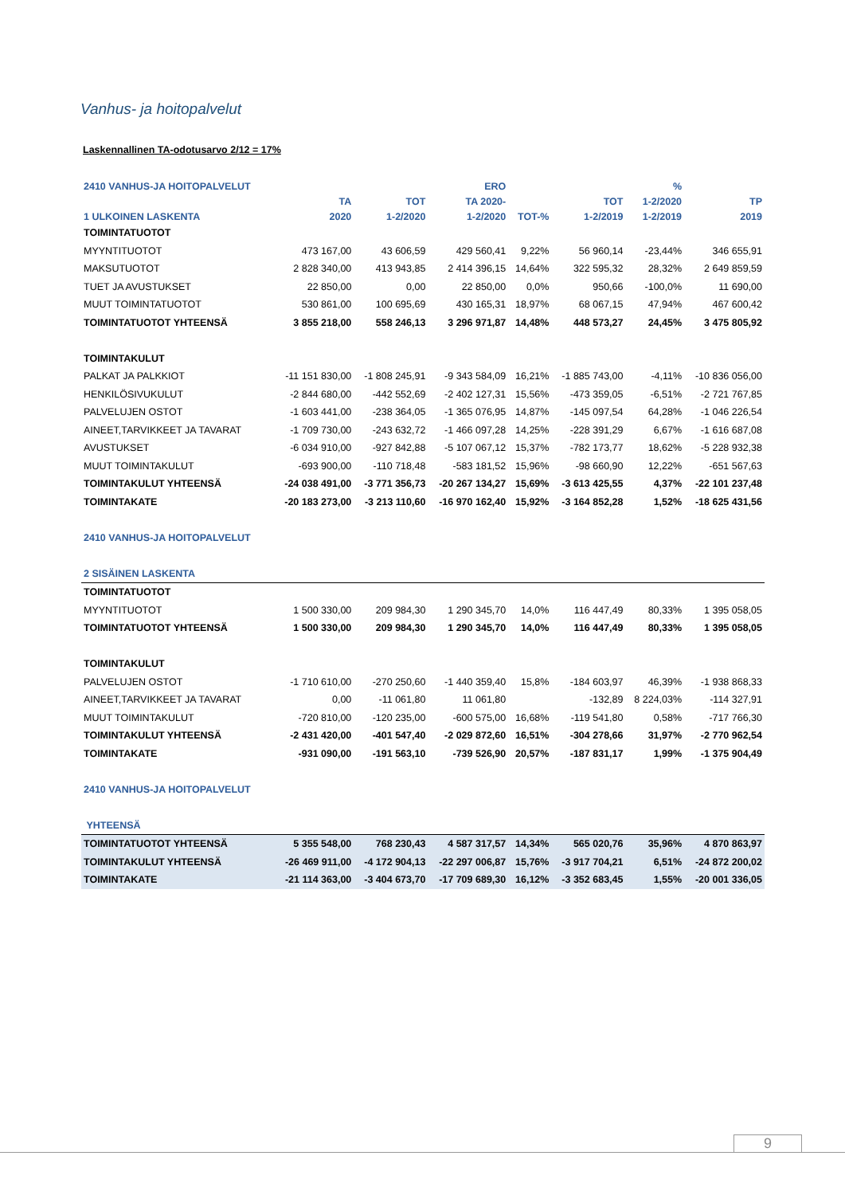Vanhus- ja hoitopalvelut
Laskennallinen TA-odotusarvo 2/12 = 17%
| 2410 VANHUS-JA HOITOPALVELUT | | | ERO | | | % | |
| --- | --- | --- | --- | --- | --- | --- | --- |
| | TA | TOT | TA 2020- | | TOT | 1-2/2020 | TP |
| 1 ULKOINEN LASKENTA | 2020 | 1-2/2020 | 1-2/2020 | TOT-% | 1-2/2019 | 1-2/2019 | 2019 |
| TOIMINTATUOTOT | | | | | | | |
| MYYNTITUOTOT | 473 167,00 | 43 606,59 | 429 560,41 | 9,22% | 56 960,14 | -23,44% | 346 655,91 |
| MAKSUTUOTOT | 2 828 340,00 | 413 943,85 | 2 414 396,15 | 14,64% | 322 595,32 | 28,32% | 2 649 859,59 |
| TUET JA AVUSTUKSET | 22 850,00 | 0,00 | 22 850,00 | 0,0% | 950,66 | -100,0% | 11 690,00 |
| MUUT TOIMINTATUOTOT | 530 861,00 | 100 695,69 | 430 165,31 | 18,97% | 68 067,15 | 47,94% | 467 600,42 |
| TOIMINTATUOTOT YHTEENSÄ | 3 855 218,00 | 558 246,13 | 3 296 971,87 | 14,48% | 448 573,27 | 24,45% | 3 475 805,92 |
| TOIMINTAKULUT | | | | | | | |
| PALKAT JA PALKKIOT | -11 151 830,00 | -1 808 245,91 | -9 343 584,09 | 16,21% | -1 885 743,00 | -4,11% | -10 836 056,00 |
| HENKILÖSIVUKULUT | -2 844 680,00 | -442 552,69 | -2 402 127,31 | 15,56% | -473 359,05 | -6,51% | -2 721 767,85 |
| PALVELUJEN OSTOT | -1 603 441,00 | -238 364,05 | -1 365 076,95 | 14,87% | -145 097,54 | 64,28% | -1 046 226,54 |
| AINEET,TARVIKKEET JA TAVARAT | -1 709 730,00 | -243 632,72 | -1 466 097,28 | 14,25% | -228 391,29 | 6,67% | -1 616 687,08 |
| AVUSTUKSET | -6 034 910,00 | -927 842,88 | -5 107 067,12 | 15,37% | -782 173,77 | 18,62% | -5 228 932,38 |
| MUUT TOIMINTAKULUT | -693 900,00 | -110 718,48 | -583 181,52 | 15,96% | -98 660,90 | 12,22% | -651 567,63 |
| TOIMINTAKULUT YHTEENSÄ | -24 038 491,00 | -3 771 356,73 | -20 267 134,27 | 15,69% | -3 613 425,55 | 4,37% | -22 101 237,48 |
| TOIMINTAKATE | -20 183 273,00 | -3 213 110,60 | -16 970 162,40 | 15,92% | -3 164 852,28 | 1,52% | -18 625 431,56 |
| 2410 VANHUS-JA HOITOPALVELUT | | | | | | | |
| 2 SISÄINEN LASKENTA | | | | | | | |
| TOIMINTATUOTOT | | | | | | | |
| MYYNTITUOTOT | 1 500 330,00 | 209 984,30 | 1 290 345,70 | 14,0% | 116 447,49 | 80,33% | 1 395 058,05 |
| TOIMINTATUOTOT YHTEENSÄ | 1 500 330,00 | 209 984,30 | 1 290 345,70 | 14,0% | 116 447,49 | 80,33% | 1 395 058,05 |
| TOIMINTAKULUT | | | | | | | |
| PALVELUJEN OSTOT | -1 710 610,00 | -270 250,60 | -1 440 359,40 | 15,8% | -184 603,97 | 46,39% | -1 938 868,33 |
| AINEET,TARVIKKEET JA TAVARAT | 0,00 | -11 061,80 | 11 061,80 | | -132,89 | 8 224,03% | -114 327,91 |
| MUUT TOIMINTAKULUT | -720 810,00 | -120 235,00 | -600 575,00 | 16,68% | -119 541,80 | 0,58% | -717 766,30 |
| TOIMINTAKULUT YHTEENSÄ | -2 431 420,00 | -401 547,40 | -2 029 872,60 | 16,51% | -304 278,66 | 31,97% | -2 770 962,54 |
| TOIMINTAKATE | -931 090,00 | -191 563,10 | -739 526,90 | 20,57% | -187 831,17 | 1,99% | -1 375 904,49 |
| 2410 VANHUS-JA HOITOPALVELUT | | | | | | | |
| YHTEENSÄ | | | | | | | |
| TOIMINTATUOTOT YHTEENSÄ | 5 355 548,00 | 768 230,43 | 4 587 317,57 | 14,34% | 565 020,76 | 35,96% | 4 870 863,97 |
| TOIMINTAKULUT YHTEENSÄ | -26 469 911,00 | -4 172 904,13 | -22 297 006,87 | 15,76% | -3 917 704,21 | 6,51% | -24 872 200,02 |
| TOIMINTAKATE | -21 114 363,00 | -3 404 673,70 | -17 709 689,30 | 16,12% | -3 352 683,45 | 1,55% | -20 001 336,05 |
9